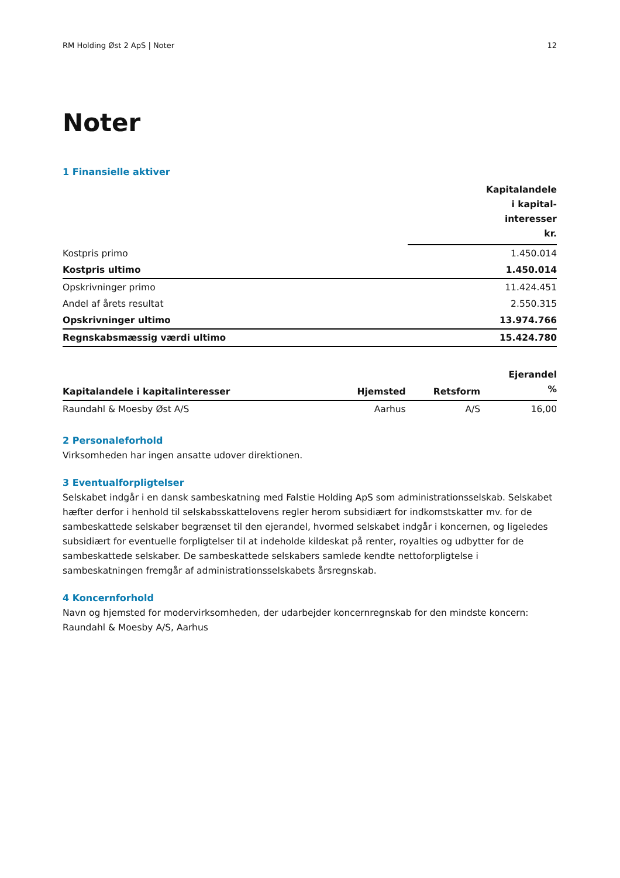RM Holding Øst 2 ApS | Noter 12
Noter
1 Finansielle aktiver
| | Kapitalandele i kapital- interesser kr. |
| --- | --- |
| Kostpris primo | 1.450.014 |
| Kostpris ultimo | 1.450.014 |
| Opskrivninger primo | 11.424.451 |
| Andel af årets resultat | 2.550.315 |
| Opskrivninger ultimo | 13.974.766 |
| Regnskabsmæssig værdi ultimo | 15.424.780 |
| Kapitalandele i kapitalinteresser | Hjemsted | Retsform | Ejerandel % |
| --- | --- | --- | --- |
| Raundahl & Moesby Øst A/S | Aarhus | A/S | 16,00 |
2 Personaleforhold
Virksomheden har ingen ansatte udover direktionen.
3 Eventualforpligtelser
Selskabet indgår i en dansk sambeskatning med Falstie Holding ApS som administrationsselskab. Selskabet hæfter derfor i henhold til selskabsskattelovens regler herom subsidiært for indkomstskatter mv. for de sambeskattede selskaber begrænset til den ejerandel, hvormed selskabet indgår i koncernen, og ligeledes subsidiært for eventuelle forpligtelser til at indeholde kildeskat på renter, royalties og udbytter for de sambeskattede selskaber. De sambeskattede selskabers samlede kendte nettoforpligtelse i sambeskatningen fremgår af administrationsselskabets årsregnskab.
4 Koncernforhold
Navn og hjemsted for modervirksomheden, der udarbejder koncernregnskab for den mindste koncern:
Raundahl & Moesby A/S, Aarhus